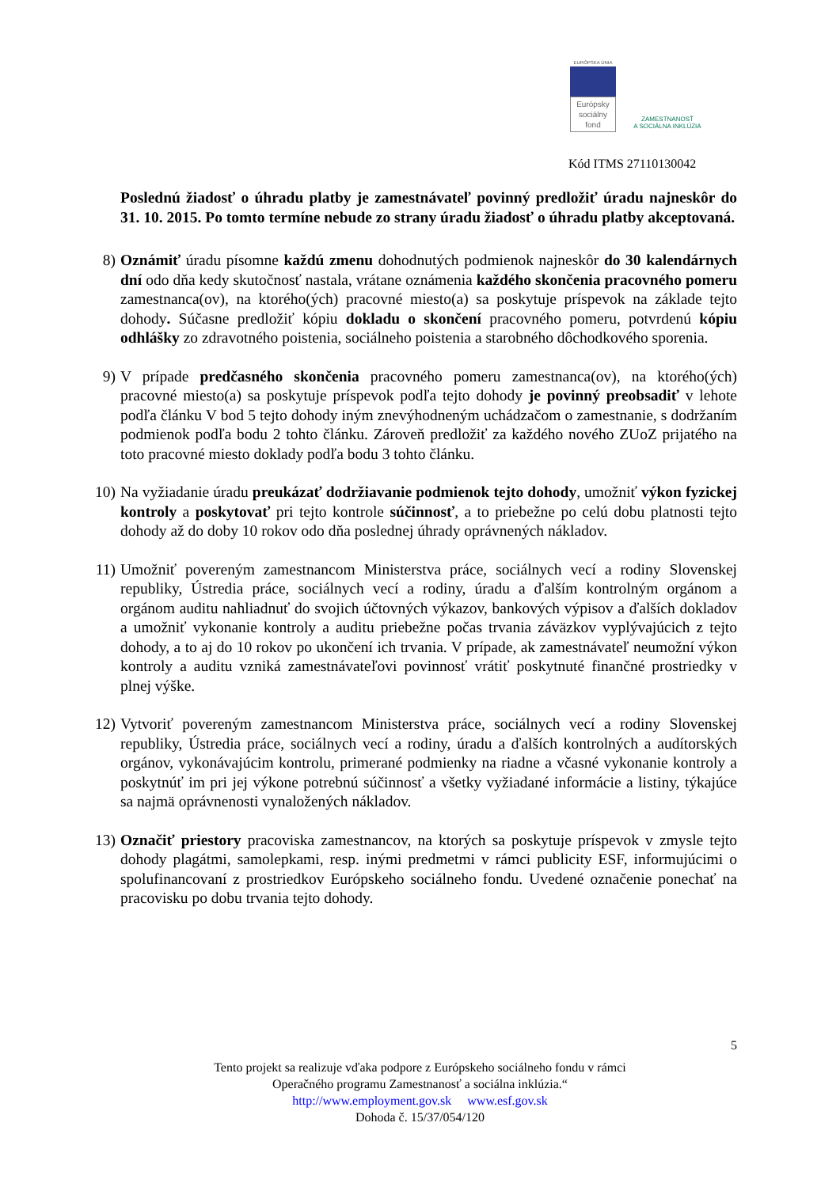EURÓPSKA ÚNIA
Európsky
sociálny
fond
ZAMESTNANOSŤ
A SOCIÁLNA INKLÚZIA
Kód ITMS 27110130042
Poslednú žiadosť o úhradu platby je zamestnávateľ povinný predložiť úradu najneskôr do 31. 10. 2015. Po tomto termíne nebude zo strany úradu žiadosť o úhradu platby akceptovaná.
8) Oznámiť úradu písomne každú zmenu dohodnutých podmienok najneskôr do 30 kalendárnych dní odo dňa kedy skutočnosť nastala, vrátane oznámenia každého skončenia pracovného pomeru zamestnanca(ov), na ktorého(ých) pracovné miesto(a) sa poskytuje príspevok na základe tejto dohody. Súčasne predložiť kópiu dokladu o skončení pracovného pomeru, potvrdenú kópiu odhlášky zo zdravotného poistenia, sociálneho poistenia a starobného dôchodkového sporenia.
9) V prípade predčasného skončenia pracovného pomeru zamestnanca(ov), na ktorého(ých) pracovné miesto(a) sa poskytuje príspevok podľa tejto dohody je povinný preobsadiť v lehote podľa článku V bod 5 tejto dohody iným znevýhodneným uchádzačom o zamestnanie, s dodržaním podmienok podľa bodu 2 tohto článku. Zároveň predložiť za každého nového ZUoZ prijatého na toto pracovné miesto doklady podľa bodu 3 tohto článku.
10) Na vyžiadanie úradu preukázať dodržiavanie podmienok tejto dohody, umožniť výkon fyzickej kontroly a poskytovať pri tejto kontrole súčinnosť, a to priebežne po celú dobu platnosti tejto dohody až do doby 10 rokov odo dňa poslednej úhrady oprávnených nákladov.
11) Umožniť povereným zamestnancom Ministerstva práce, sociálnych vecí a rodiny Slovenskej republiky, Ústredia práce, sociálnych vecí a rodiny, úradu a ďalším kontrolným orgánom a orgánom auditu nahliadnuť do svojich účtovných výkazov, bankových výpisov a ďalších dokladov a umožniť vykonanie kontroly a auditu priebežne počas trvania záväzkov vyplývajúcich z tejto dohody, a to aj do 10 rokov po ukončení ich trvania. V prípade, ak zamestnávateľ neumožní výkon kontroly a auditu vzniká zamestnávateľovi povinnosť vrátiť poskytnuté finančné prostriedky v plnej výške.
12) Vytvoriť povereným zamestnancom Ministerstva práce, sociálnych vecí a rodiny Slovenskej republiky, Ústredia práce, sociálnych vecí a rodiny, úradu a ďalších kontrolných a audítorských orgánov, vykonávajúcim kontrolu, primerané podmienky na riadne a včasné vykonanie kontroly a poskytnúť im pri jej výkone potrebnú súčinnosť a všetky vyžiadané informácie a listiny, týkajúce sa najmä oprávnenosti vynaložených nákladov.
13) Označiť priestory pracoviska zamestnancov, na ktorých sa poskytuje príspevok v zmysle tejto dohody plagátmi, samolepkami, resp. inými predmetmi v rámci publicity ESF, informujúcimi o spolufinancovaní z prostriedkov Európskeho sociálneho fondu. Uvedené označenie ponechať na pracovisku po dobu trvania tejto dohody.
5
Tento projekt sa realizuje vďaka podpore z Európskeho sociálneho fondu v rámci
Operačného programu Zamestnanosť a sociálna inklúzia.“
http://www.employment.gov.sk www.esf.gov.sk
Dohoda č. 15/37/054/120